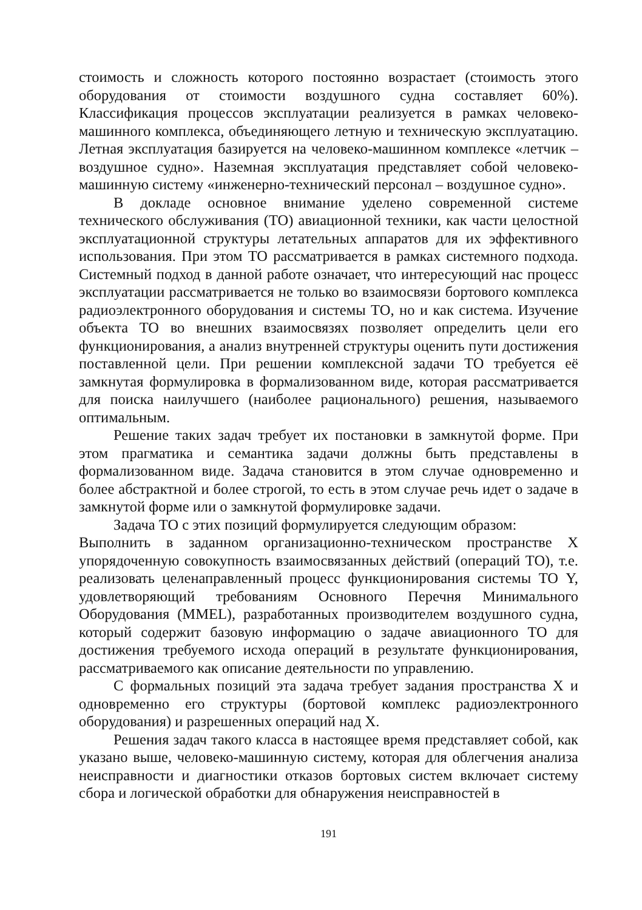стоимость и сложность которого постоянно возрастает (стоимость этого оборудования от стоимости воздушного судна составляет 60%). Классификация процессов эксплуатации реализуется в рамках человеко-машинного комплекса, объединяющего летную и техническую эксплуатацию. Летная эксплуатация базируется на человеко-машинном комплексе «летчик – воздушное судно». Наземная эксплуатация представляет собой человеко-машинную систему «инженерно-технический персонал – воздушное судно».
В докладе основное внимание уделено современной системе технического обслуживания (ТО) авиационной техники, как части целостной эксплуатационной структуры летательных аппаратов для их эффективного использования. При этом ТО рассматривается в рамках системного подхода. Системный подход в данной работе означает, что интересующий нас процесс эксплуатации рассматривается не только во взаимосвязи бортового комплекса радиоэлектронного оборудования и системы ТО, но и как система. Изучение объекта ТО во внешних взаимосвязях позволяет определить цели его функционирования, а анализ внутренней структуры оценить пути достижения поставленной цели. При решении комплексной задачи ТО требуется её замкнутая формулировка в формализованном виде, которая рассматривается для поиска наилучшего (наиболее рационального) решения, называемого оптимальным.
Решение таких задач требует их постановки в замкнутой форме. При этом прагматика и семантика задачи должны быть представлены в формализованном виде. Задача становится в этом случае одновременно и более абстрактной и более строгой, то есть в этом случае речь идет о задаче в замкнутой форме или о замкнутой формулировке задачи.
Задача ТО с этих позиций формулируется следующим образом:
Выполнить в заданном организационно-техническом пространстве X упорядоченную совокупность взаимосвязанных действий (операций ТО), т.е. реализовать целенаправленный процесс функционирования системы ТО Y, удовлетворяющий требованиям Основного Перечня Минимального Оборудования (MMEL), разработанных производителем воздушного судна, который содержит базовую информацию о задаче авиационного ТО для достижения требуемого исхода операций в результате функционирования, рассматриваемого как описание деятельности по управлению.
С формальных позиций эта задача требует задания пространства X и одновременно его структуры (бортовой комплекс радиоэлектронного оборудования) и разрешенных операций над X.
Решения задач такого класса в настоящее время представляет собой, как указано выше, человеко-машинную систему, которая для облегчения анализа неисправности и диагностики отказов бортовых систем включает систему сбора и логической обработки для обнаружения неисправностей в
191